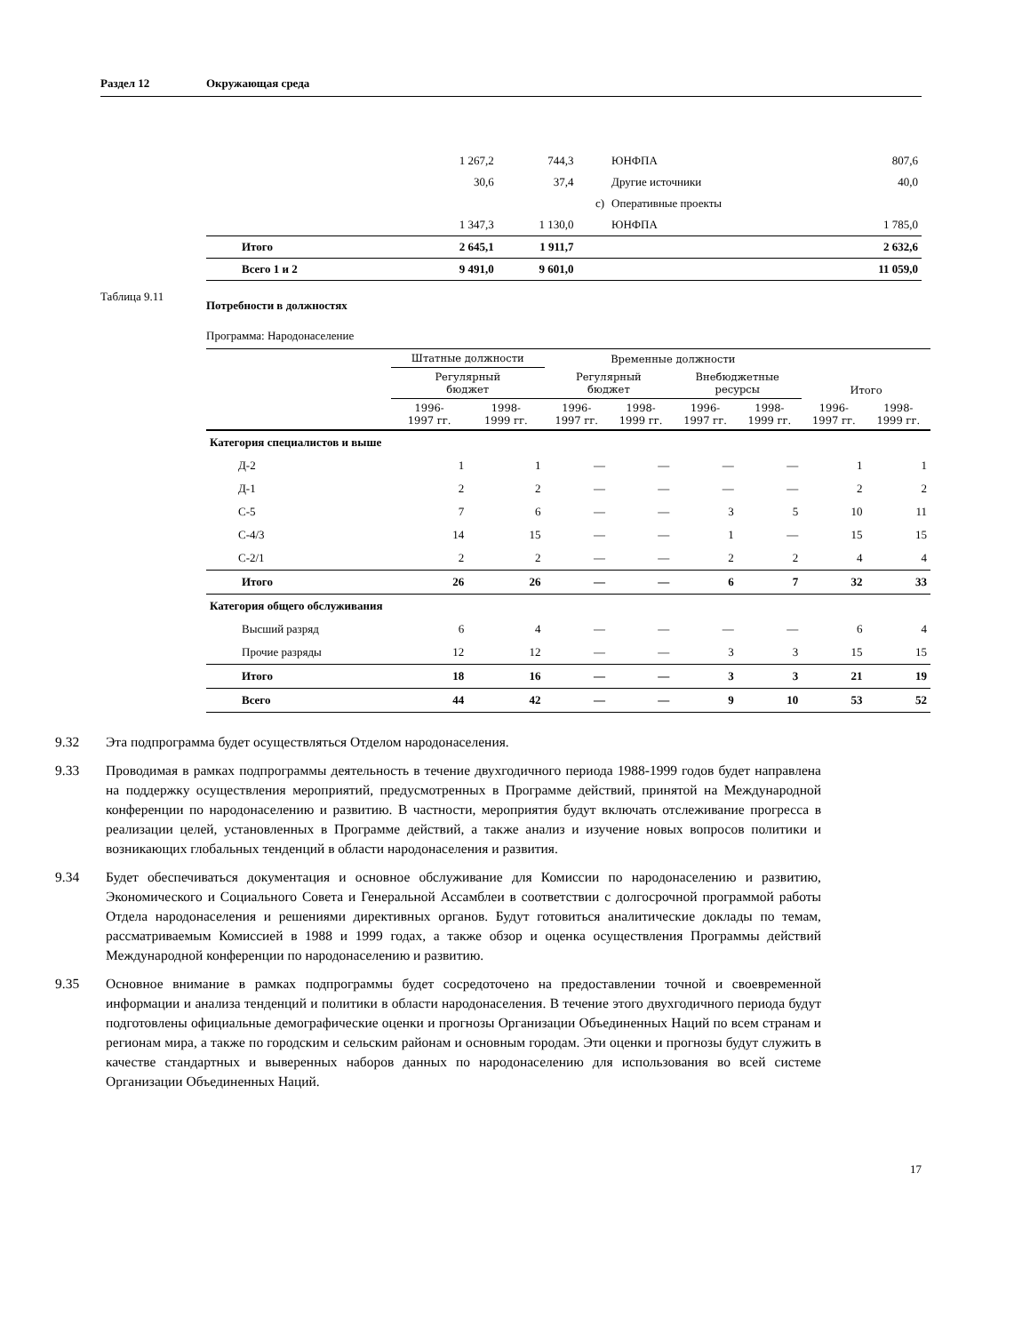Раздел 12 Окружающая среда
| | 1 267,2 | 744,3 | | ЮНФПА | 807,6 |
| | 30,6 | 37,4 | | Другие источники | 40,0 |
| | | | c) | Оперативные проекты | |
| | 1 347,3 | 1 130,0 | | ЮНФПА | 1 785,0 |
| Итого | 2 645,1 | 1 911,7 | | | 2 632,6 |
| Всего 1 и 2 | 9 491,0 | 9 601,0 | | | 11 059,0 |
Таблица 9.11 Потребности в должностях
Программа: Народонаселение
| | Штатные должности | | Временные должности | | | | Итого | |
| --- | --- | --- | --- | --- | --- | --- | --- | --- |
| | Регулярный бюджет | | Регулярный бюджет | | Внебюджетные ресурсы | | | |
| | 1996- 1997 гг. | 1998- 1999 гг. | 1996- 1997 гг. | 1998- 1999 гг. | 1996- 1997 гг. | 1998- 1999 гг. | 1996- 1997 гг. | 1998- 1999 гг. |
| Категория специалистов и выше | | | | | | | | |
| Д-2 | 1 | 1 | — | — | — | — | 1 | 1 |
| Д-1 | 2 | 2 | — | — | — | — | 2 | 2 |
| С-5 | 7 | 6 | — | — | 3 | 5 | 10 | 11 |
| С-4/3 | 14 | 15 | — | — | 1 | — | 15 | 15 |
| С-2/1 | 2 | 2 | — | — | 2 | 2 | 4 | 4 |
| Итого | 26 | 26 | — | — | 6 | 7 | 32 | 33 |
| Категория общего обслуживания | | | | | | | | |
| Высший разряд | 6 | 4 | — | — | — | — | 6 | 4 |
| Прочие разряды | 12 | 12 | — | — | 3 | 3 | 15 | 15 |
| Итого | 18 | 16 | — | — | 3 | 3 | 21 | 19 |
| Всего | 44 | 42 | — | — | 9 | 10 | 53 | 52 |
9.32 Эта подпрограмма будет осуществляться Отделом народонаселения.
9.33 Проводимая в рамках подпрограммы деятельность в течение двухгодичного периода 1988-1999 годов будет направлена на поддержку осуществления мероприятий, предусмотренных в Программе действий, принятой на Международной конференции по народонаселению и развитию. В частности, мероприятия будут включать отслеживание прогресса в реализации целей, установленных в Программе действий, а также анализ и изучение новых вопросов политики и возникающих глобальных тенденций в области народонаселения и развития.
9.34 Будет обеспечиваться документация и основное обслуживание для Комиссии по народонаселению и развитию, Экономического и Социального Совета и Генеральной Ассамблеи в соответствии с долгосрочной программой работы Отдела народонаселения и решениями директивных органов. Будут готовиться аналитические доклады по темам, рассматриваемым Комиссией в 1988 и 1999 годах, а также обзор и оценка осуществления Программы действий Международной конференции по народонаселению и развитию.
9.35 Основное внимание в рамках подпрограммы будет сосредоточено на предоставлении точной и своевременной информации и анализа тенденций и политики в области народонаселения. В течение этого двухгодичного периода будут подготовлены официальные демографические оценки и прогнозы Организации Объединенных Наций по всем странам и регионам мира, а также по городским и сельским районам и основным городам. Эти оценки и прогнозы будут служить в качестве стандартных и выверенных наборов данных по народонаселению для использования во всей системе Организации Объединенных Наций.
17